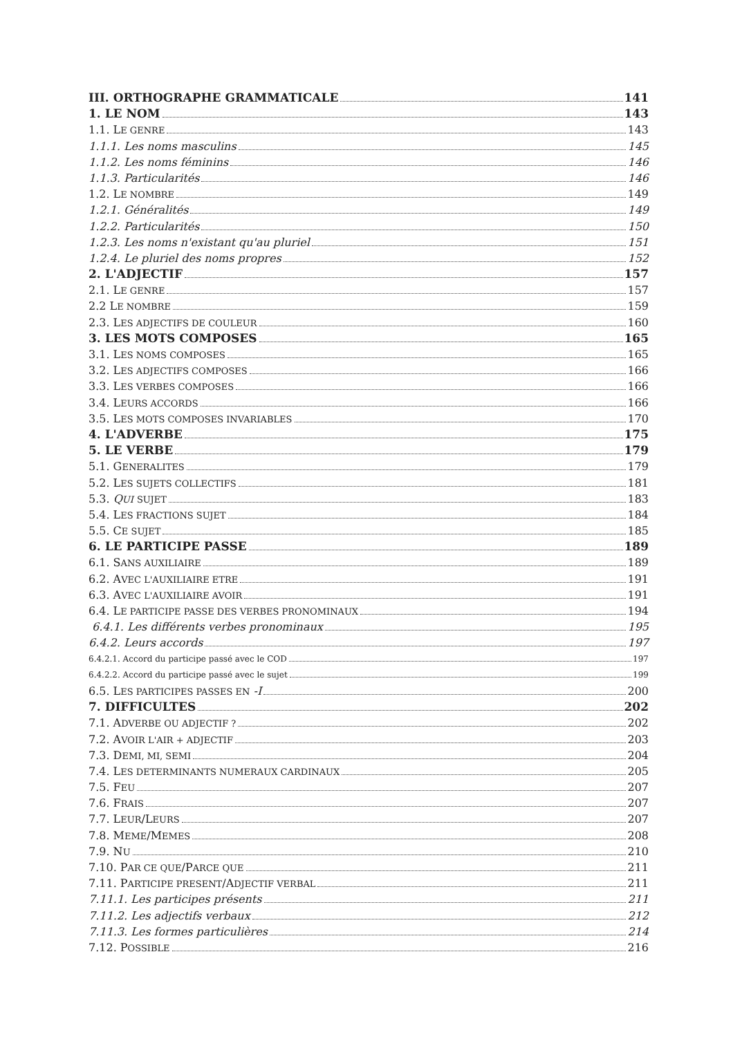III. ORTHOGRAPHE GRAMMATICALE 141
1. LE NOM 143
1.1. LE GENRE 143
1.1.1. Les noms masculins 145
1.1.2. Les noms féminins 146
1.1.3. Particularités 146
1.2. LE NOMBRE 149
1.2.1. Généralités 149
1.2.2. Particularités 150
1.2.3. Les noms n'existant qu'au pluriel 151
1.2.4. Le pluriel des noms propres 152
2. L'ADJECTIF 157
2.1. LE GENRE 157
2.2 LE NOMBRE 159
2.3. LES ADJECTIFS DE COULEUR 160
3. LES MOTS COMPOSES 165
3.1. LES NOMS COMPOSES 165
3.2. LES ADJECTIFS COMPOSES 166
3.3. LES VERBES COMPOSES 166
3.4. LEURS ACCORDS 166
3.5. LES MOTS COMPOSES INVARIABLES 170
4. L'ADVERBE 175
5. LE VERBE 179
5.1. GENERALITES 179
5.2. LES SUJETS COLLECTIFS 181
5.3. QUI SUJET 183
5.4. LES FRACTIONS SUJET 184
5.5. CE SUJET 185
6. LE PARTICIPE PASSE 189
6.1. SANS AUXILIAIRE 189
6.2. AVEC L'AUXILIAIRE ETRE 191
6.3. AVEC L'AUXILIAIRE AVOIR 191
6.4. LE PARTICIPE PASSE DES VERBES PRONOMINAUX 194
6.4.1. Les différents verbes pronominaux 195
6.4.2. Leurs accords 197
6.4.2.1. Accord du participe passé avec le COD 197
6.4.2.2. Accord du participe passé avec le sujet 199
6.5. LES PARTICIPES PASSES EN -I 200
7. DIFFICULTES 202
7.1. ADVERBE OU ADJECTIF ? 202
7.2. AVOIR L'AIR + ADJECTIF 203
7.3. DEMI, MI, SEMI 204
7.4. LES DETERMINANTS NUMERAUX CARDINAUX 205
7.5. FEU 207
7.6. FRAIS 207
7.7. LEUR/LEURS 207
7.8. MEME/MEMES 208
7.9. NU 210
7.10. PAR CE QUE/PARCE QUE 211
7.11. PARTICIPE PRESENT/ADJECTIF VERBAL 211
7.11.1. Les participes présents 211
7.11.2. Les adjectifs verbaux 212
7.11.3. Les formes particulières 214
7.12. POSSIBLE 216